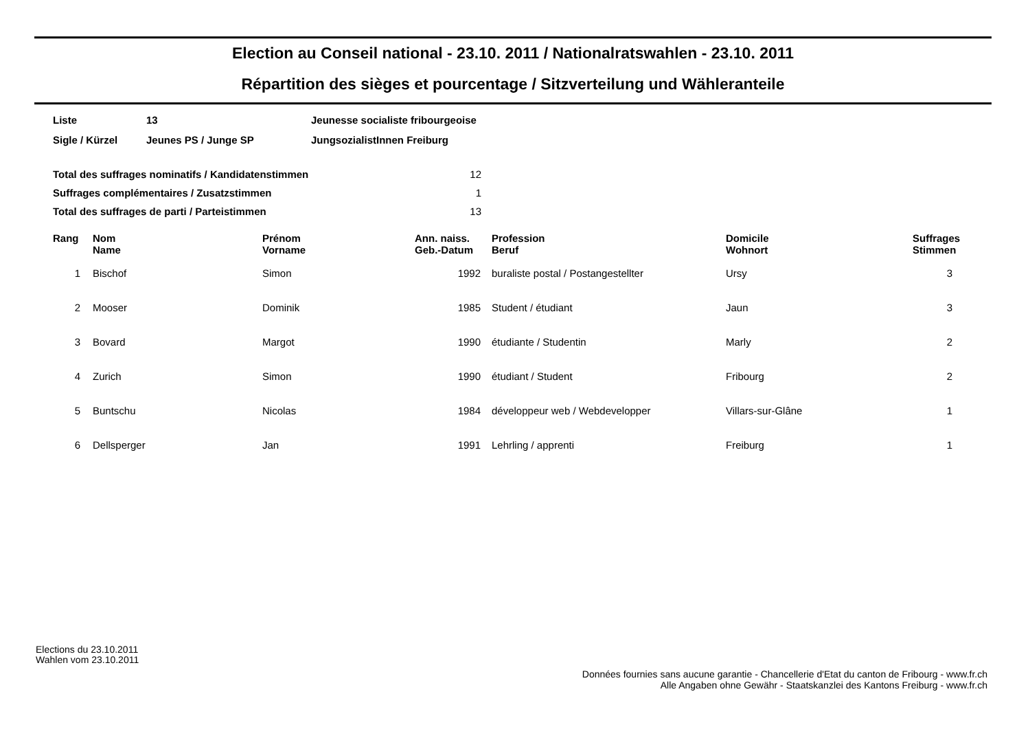Election au Conseil national - 23.10. 2011 / Nationalratswahlen - 23.10. 2011
Répartition des sièges et pourcentage / Sitzverteilung und Wähleranteile
| Liste | 13 | Jeunesse socialiste fribourgeoise |
| Sigle / Kürzel | Jeunes PS / Junge SP | JungsozialistInnen Freiburg |
| Total des suffrages nominatifs / Kandidatenstimmen | 12 |
| Suffrages complémentaires / Zusatzstimmen | 1 |
| Total des suffrages de parti / Parteistimmen | 13 |
| Rang | Nom Name | Prénom Vorname | Ann. naiss. Geb.-Datum | Profession Beruf | Domicile Wohnort | Suffrages Stimmen |
| --- | --- | --- | --- | --- | --- | --- |
| 1 | Bischof | Simon | 1992 | buraliste postal / Postangestellter | Ursy | 3 |
| 2 | Mooser | Dominik | 1985 | Student / étudiant | Jaun | 3 |
| 3 | Bovard | Margot | 1990 | étudiante / Studentin | Marly | 2 |
| 4 | Zurich | Simon | 1990 | étudiant / Student | Fribourg | 2 |
| 5 | Buntschu | Nicolas | 1984 | développeur web / Webdevelopper | Villars-sur-Glâne | 1 |
| 6 | Dellsperger | Jan | 1991 | Lehrling / apprenti | Freiburg | 1 |
Elections du 23.10.2011
Wahlen vom 23.10.2011
Données fournies sans aucune garantie - Chancellerie d'Etat du canton de Fribourg - www.fr.ch
Alle Angaben ohne Gewähr - Staatskanzlei des Kantons Freiburg - www.fr.ch